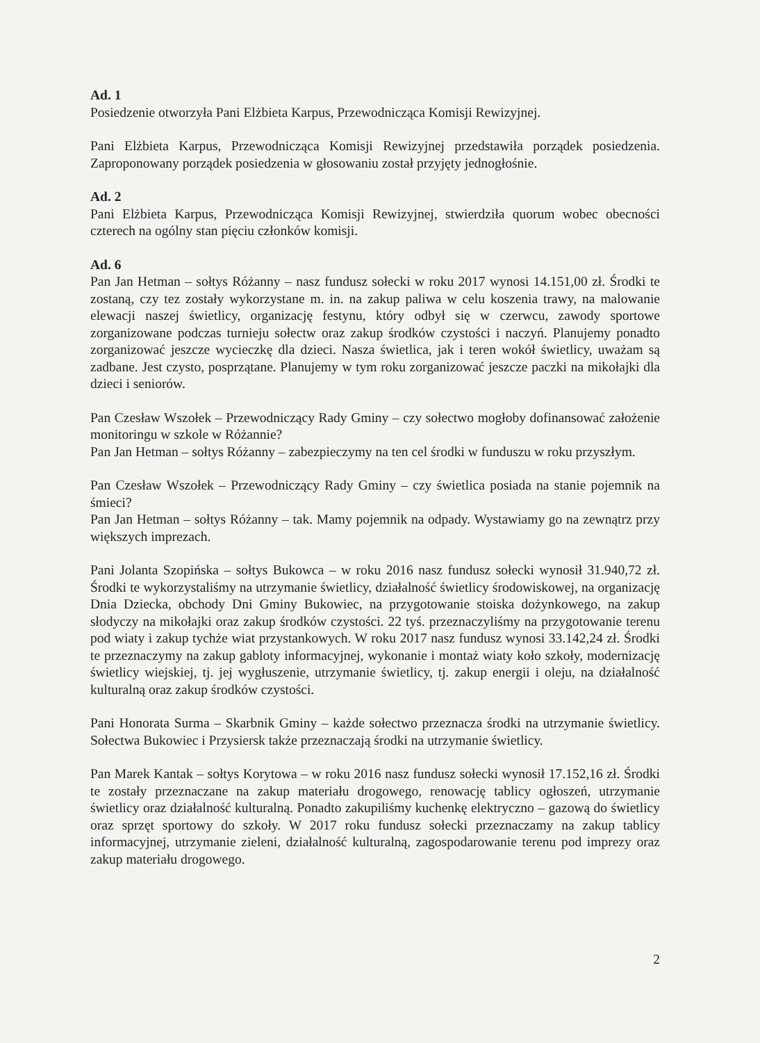Ad. 1
Posiedzenie otworzyła Pani Elżbieta Karpus, Przewodnicząca Komisji Rewizyjnej.
Pani Elżbieta Karpus, Przewodnicząca Komisji Rewizyjnej przedstawiła porządek posiedzenia. Zaproponowany porządek posiedzenia w głosowaniu został przyjęty jednogłośnie.
Ad. 2
Pani Elżbieta Karpus, Przewodnicząca Komisji Rewizyjnej, stwierdziła quorum wobec obecności czterech na ogólny stan pięciu członków komisji.
Ad. 6
Pan Jan Hetman – sołtys Różanny – nasz fundusz sołecki w roku 2017 wynosi 14.151,00 zł. Środki te zostaną, czy tez zostały wykorzystane m. in. na zakup paliwa w celu koszenia trawy, na malowanie elewacji naszej świetlicy, organizację festynu, który odbył się w czerwcu, zawody sportowe zorganizowane podczas turnieju sołectw oraz zakup środków czystości i naczyń. Planujemy ponadto zorganizować jeszcze wycieczkę dla dzieci. Nasza świetlica, jak i teren wokół świetlicy, uważam są zadbane. Jest czysto, posprzątane. Planujemy w tym roku zorganizować jeszcze paczki na mikołajki dla dzieci i seniorów.
Pan Czesław Wszołek – Przewodniczący Rady Gminy – czy sołectwo mogłoby dofinansować założenie monitoringu w szkole w Różannie?
Pan Jan Hetman – sołtys Różanny – zabezpieczymy na ten cel środki w funduszu w roku przyszłym.
Pan Czesław Wszołek – Przewodniczący Rady Gminy – czy świetlica posiada na stanie pojemnik na śmieci?
Pan Jan Hetman – sołtys Różanny – tak. Mamy pojemnik na odpady. Wystawiamy go na zewnątrz przy większych imprezach.
Pani Jolanta Szopińska – sołtys Bukowca – w roku 2016 nasz fundusz sołecki wynosił 31.940,72 zł. Środki te wykorzystaliśmy na utrzymanie świetlicy, działalność świetlicy środowiskowej, na organizację Dnia Dziecka, obchody Dni Gminy Bukowiec, na przygotowanie stoiska dożynkowego, na zakup słodyczy na mikołajki oraz zakup środków czystości. 22 tyś. przeznaczyliśmy na przygotowanie terenu pod wiaty i zakup tychże wiat przystankowych. W roku 2017 nasz fundusz wynosi 33.142,24 zł. Środki te przeznaczymy na zakup gabloty informacyjnej, wykonanie i montaż wiaty koło szkoły, modernizację świetlicy wiejskiej, tj. jej wygłuszenie, utrzymanie świetlicy, tj. zakup energii i oleju, na działalność kulturalną oraz zakup środków czystości.
Pani Honorata Surma – Skarbnik Gminy – każde sołectwo przeznacza środki na utrzymanie świetlicy. Sołectwa Bukowiec i Przysiersk także przeznaczają środki na utrzymanie świetlicy.
Pan Marek Kantak – sołtys Korytowa – w roku 2016 nasz fundusz sołecki wynosił 17.152,16 zł. Środki te zostały przeznaczane na zakup materiału drogowego, renowację tablicy ogłoszeń, utrzymanie świetlicy oraz działalność kulturalną. Ponadto zakupiliśmy kuchenkę elektryczno – gazową do świetlicy oraz sprzęt sportowy do szkoły. W 2017 roku fundusz sołecki przeznaczamy na zakup tablicy informacyjnej, utrzymanie zieleni, działalność kulturalną, zagospodarowanie terenu pod imprezy oraz zakup materiału drogowego.
2